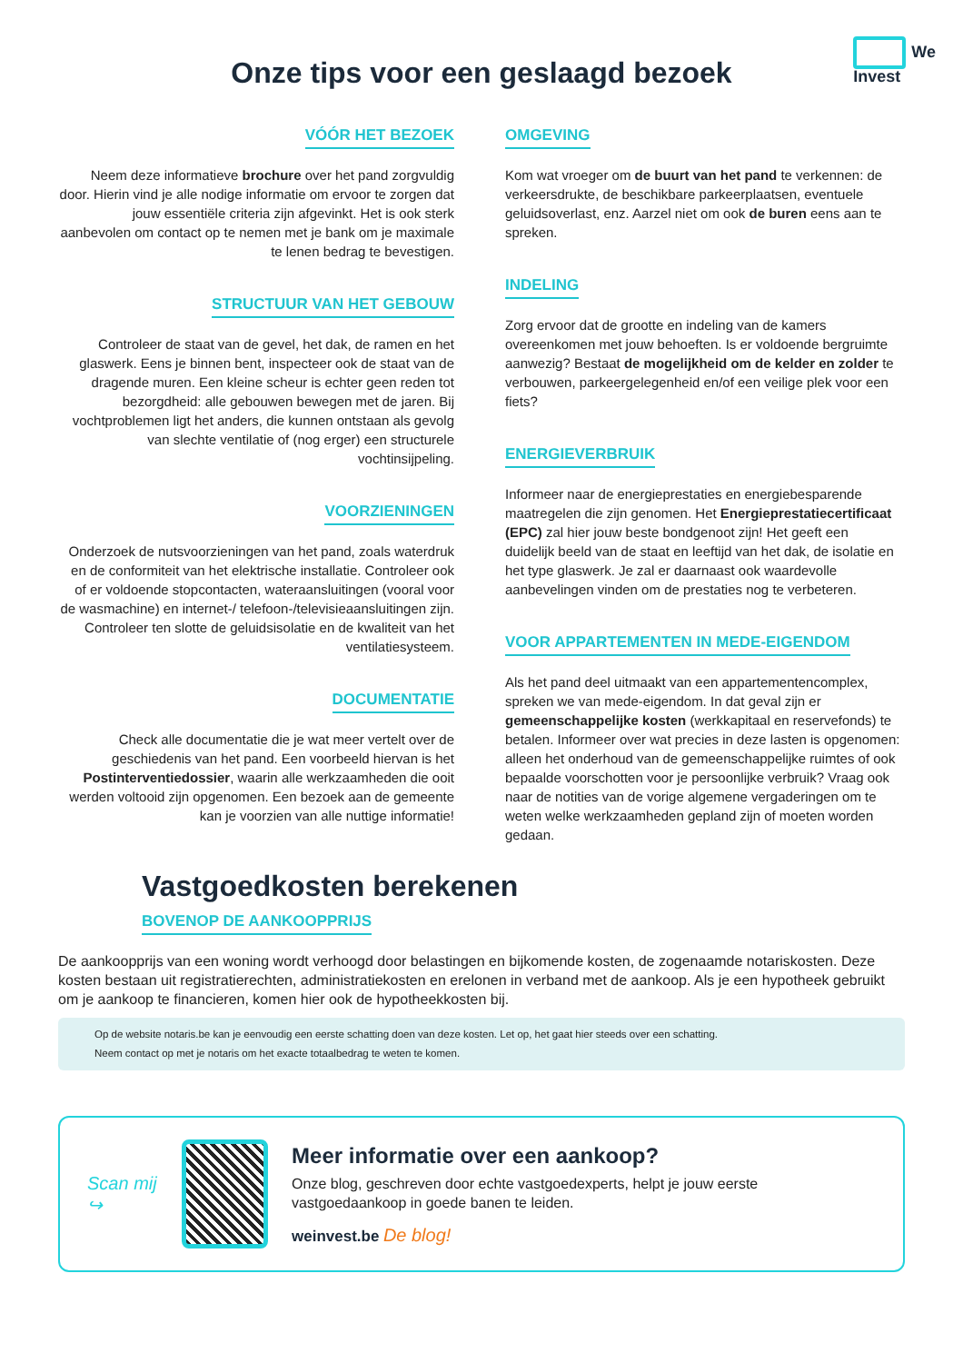We
Invest
Onze tips voor een geslaagd bezoek
VÓÓR HET BEZOEK
Neem deze informatieve brochure over het pand zorgvuldig door. Hierin vind je alle nodige informatie om ervoor te zorgen dat jouw essentiële criteria zijn afgevinkt. Het is ook sterk aanbevolen om contact op te nemen met je bank om je maximale te lenen bedrag te bevestigen.
STRUCTUUR VAN HET GEBOUW
Controleer de staat van de gevel, het dak, de ramen en het glaswerk. Eens je binnen bent, inspecteer ook de staat van de dragende muren. Een kleine scheur is echter geen reden tot bezorgdheid: alle gebouwen bewegen met de jaren. Bij vochtproblemen ligt het anders, die kunnen ontstaan als gevolg van slechte ventilatie of (nog erger) een structurele vochtinsijpeling.
VOORZIENINGEN
Onderzoek de nutsvoorzieningen van het pand, zoals waterdruk en de conformiteit van het elektrische installatie. Controleer ook of er voldoende stopcontacten, wateraansluitingen (vooral voor de wasmachine) en internet-/ telefoon-/televisieaansluitingen zijn. Controleer ten slotte de geluidsisolatie en de kwaliteit van het ventilatiesysteem.
DOCUMENTATIE
Check alle documentatie die je wat meer vertelt over de geschiedenis van het pand. Een voorbeeld hiervan is het Postinterventiedossier, waarin alle werkzaamheden die ooit werden voltooid zijn opgenomen. Een bezoek aan de gemeente kan je voorzien van alle nuttige informatie!
OMGEVING
Kom wat vroeger om de buurt van het pand te verkennen: de verkeersdrukte, de beschikbare parkeerplaatsen, eventuele geluidsoverlast, enz. Aarzel niet om ook de buren eens aan te spreken.
INDELING
Zorg ervoor dat de grootte en indeling van de kamers overeenkomen met jouw behoeften. Is er voldoende bergruimte aanwezig? Bestaat de mogelijkheid om de kelder en zolder te verbouwen, parkeergelegenheid en/of een veilige plek voor een fiets?
ENERGIEVERBRUIK
Informeer naar de energieprestaties en energiebesparende maatregelen die zijn genomen. Het Energieprestatiecertificaat (EPC) zal hier jouw beste bondgenoot zijn! Het geeft een duidelijk beeld van de staat en leeftijd van het dak, de isolatie en het type glaswerk. Je zal er daarnaast ook waardevolle aanbevelingen vinden om de prestaties nog te verbeteren.
VOOR APPARTEMENTEN IN MEDE-EIGENDOM
Als het pand deel uitmaakt van een appartementencomplex, spreken we van mede-eigendom. In dat geval zijn er gemeenschappelijke kosten (werkkapitaal en reservefonds) te betalen. Informeer over wat precies in deze lasten is opgenomen: alleen het onderhoud van de gemeenschappelijke ruimtes of ook bepaalde voorschotten voor je persoonlijke verbruik? Vraag ook naar de notities van de vorige algemene vergaderingen om te weten welke werkzaamheden gepland zijn of moeten worden gedaan.
Vastgoedkosten berekenen
BOVENOP DE AANKOOPPRIJS
De aankoopprijs van een woning wordt verhoogd door belastingen en bijkomende kosten, de zogenaamde notariskosten. Deze kosten bestaan uit registratierechten, administratiekosten en erelonen in verband met de aankoop. Als je een hypotheek gebruikt om je aankoop te financieren, komen hier ook de hypotheekkosten bij.
Op de website notaris.be kan je eenvoudig een eerste schatting doen van deze kosten. Let op, het gaat hier steeds over een schatting.
Neem contact op met je notaris om het exacte totaalbedrag te weten te komen.
Scan mij ↪
Meer informatie over een aankoop?
Onze blog, geschreven door echte vastgoedexperts, helpt je jouw eerste vastgoedaankoop in goede banen te leiden.
weinvest.be De blog!